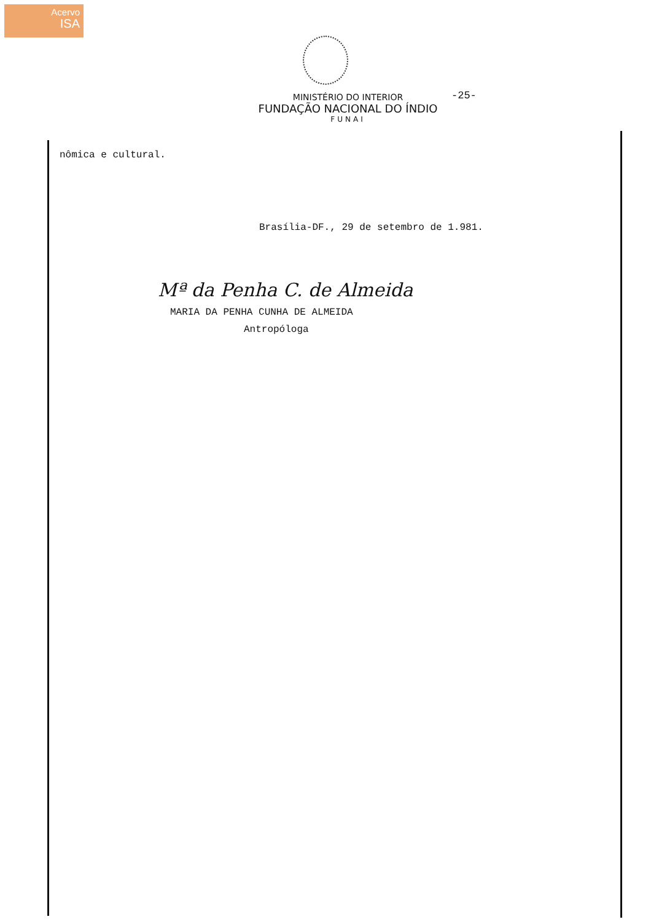Acervo
ISA
-25-
MINISTÉRIO DO INTERIOR
FUNDAÇÃO NACIONAL DO ÍNDIO
FUNAI
nômica e cultural.
Brasília-DF., 29 de setembro de 1.981.
Mª da Penha C. de Almeida
MARIA DA PENHA CUNHA DE ALMEIDA
Antropóloga